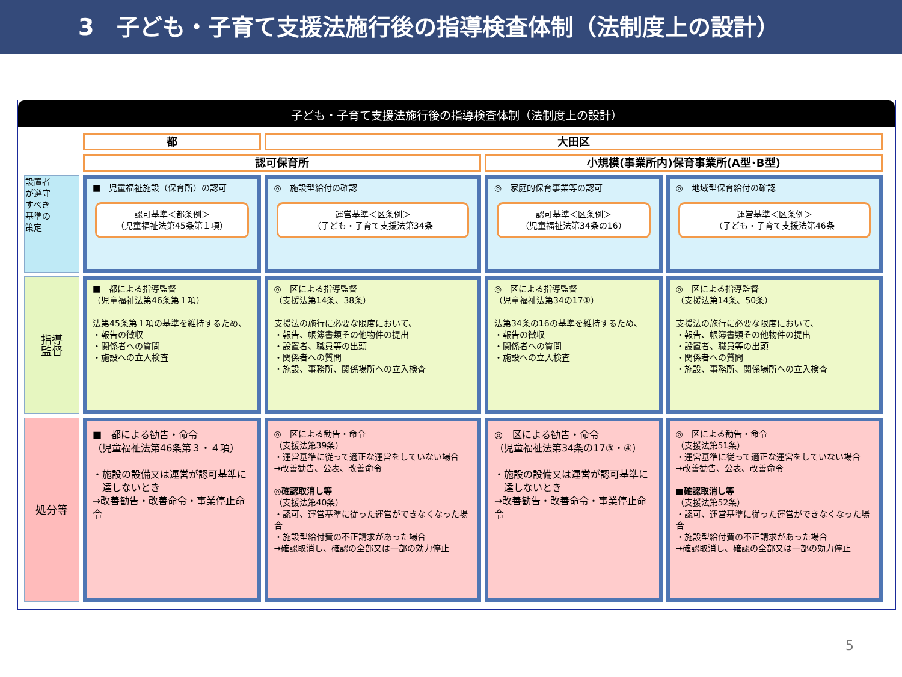3　子ども・子育て支援法施行後の指導検査体制（法制度上の設計）
子ども・子育て支援法施行後の指導検査体制（法制度上の設計）
| | 都 | 大田区 | | |
| | 認可保育所 | | 小規模(事業所内)保育事業所(A型･B型) | |
| 設置者 が遵守 すべき 基準の 策定 | ■ 児童福祉施設（保育所）の認可 認可基準＜都条例＞ （児童福祉法第45条第１項） | ◎ 施設型給付の確認 運営基準＜区条例＞ （子ども・子育て支援法第34条 | ◎ 家庭的保育事業等の認可 認可基準＜区条例＞ （児童福祉法第34条の16） | ◎ 地域型保育給付の確認 運営基準＜区条例＞ （子ども・子育て支援法第46条 |
| 指導 監督 | ■ 都による指導監督 （児童福祉法第46条第１項） 法第45条第１項の基準を維持するため、 ・報告の徴収 ・関係者への質問 ・施設への立入検査 | ◎ 区による指導監督 （支援法第14条、38条） 支援法の施行に必要な限度において、 ・報告、帳簿書類その他物件の提出 ・設置者、職員等の出頭 ・関係者への質問 ・施設、事務所、関係場所への立入検査 | ◎ 区による指導監督 （児童福祉法第34の17①） 法第34条の16の基準を維持するため、 ・報告の徴収 ・関係者への質問 ・施設への立入検査 | ◎ 区による指導監督 （支援法第14条、50条） 支援法の施行に必要な限度において、 ・報告、帳簿書類その他物件の提出 ・設置者、職員等の出頭 ・関係者への質問 ・施設、事務所、関係場所への立入検査 |
| 処分等 | ■ 都による勧告・命令 （児童福祉法第46条第３・４項） ・施設の設備又は運営が認可基準に 達しないとき →改善勧告・改善命令・事業停止命令 | ◎ 区による勧告・命令 （支援法第39条） ・運営基準に従って適正な運営をしていない場合 →改善勧告、公表、改善命令 ◎確認取消し等 （支援法第40条） ・認可、運営基準に従った運営ができなくなった場合 ・施設型給付費の不正請求があった場合 →確認取消し、確認の全部又は一部の効力停止 | ◎ 区による勧告・命令 （児童福祉法第34条の17③・④） ・施設の設備又は運営が認可基準に 達しないとき →改善勧告・改善命令・事業停止命令 | ◎ 区による勧告・命令 （支援法第51条） ・運営基準に従って適正な運営をしていない場合 →改善勧告、公表、改善命令 ■確認取消し等 （支援法第52条） ・認可、運営基準に従った運営ができなくなった場合 ・施設型給付費の不正請求があった場合 →確認取消し、確認の全部又は一部の効力停止 |
5